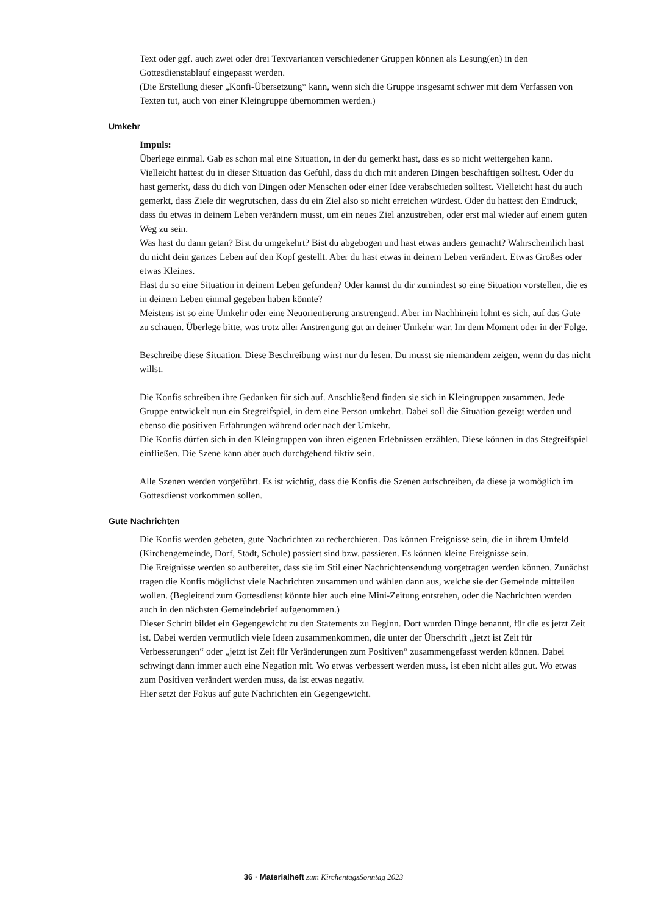Text oder ggf. auch zwei oder drei Textvarianten verschiedener Gruppen können als Lesung(en) in den Gottesdienstablauf eingepasst werden.
(Die Erstellung dieser „Konfi-Übersetzung“ kann, wenn sich die Gruppe insgesamt schwer mit dem Verfassen von Texten tut, auch von einer Kleingruppe übernommen werden.)
Umkehr
Impuls:
Überlege einmal. Gab es schon mal eine Situation, in der du gemerkt hast, dass es so nicht weitergehen kann. Vielleicht hattest du in dieser Situation das Gefühl, dass du dich mit anderen Dingen beschäftigen solltest. Oder du hast gemerkt, dass du dich von Dingen oder Menschen oder einer Idee verabschieden solltest. Vielleicht hast du auch gemerkt, dass Ziele dir wegrutschen, dass du ein Ziel also so nicht erreichen würdest. Oder du hattest den Eindruck, dass du etwas in deinem Leben verändern musst, um ein neues Ziel anzustreben, oder erst mal wieder auf einem guten Weg zu sein.
Was hast du dann getan? Bist du umgekehrt? Bist du abgebogen und hast etwas anders gemacht? Wahrscheinlich hast du nicht dein ganzes Leben auf den Kopf gestellt. Aber du hast etwas in deinem Leben verändert. Etwas Großes oder etwas Kleines.
Hast du so eine Situation in deinem Leben gefunden? Oder kannst du dir zumindest so eine Situation vorstellen, die es in deinem Leben einmal gegeben haben könnte?
Meistens ist so eine Umkehr oder eine Neuorientierung anstrengend. Aber im Nachhinein lohnt es sich, auf das Gute zu schauen. Überlege bitte, was trotz aller Anstrengung gut an deiner Umkehr war. Im dem Moment oder in der Folge.
Beschreibe diese Situation. Diese Beschreibung wirst nur du lesen. Du musst sie niemandem zeigen, wenn du das nicht willst.
Die Konfis schreiben ihre Gedanken für sich auf. Anschließend finden sie sich in Kleingruppen zusammen. Jede Gruppe entwickelt nun ein Stegreifspiel, in dem eine Person umkehrt. Dabei soll die Situation gezeigt werden und ebenso die positiven Erfahrungen während oder nach der Umkehr.
Die Konfis dürfen sich in den Kleingruppen von ihren eigenen Erlebnissen erzählen. Diese können in das Stegreifspiel einfließen. Die Szene kann aber auch durchgehend fiktiv sein.
Alle Szenen werden vorgeführt. Es ist wichtig, dass die Konfis die Szenen aufschreiben, da diese ja womöglich im Gottesdienst vorkommen sollen.
Gute Nachrichten
Die Konfis werden gebeten, gute Nachrichten zu recherchieren. Das können Ereignisse sein, die in ihrem Umfeld (Kirchengemeinde, Dorf, Stadt, Schule) passiert sind bzw. passieren. Es können kleine Ereignisse sein.
Die Ereignisse werden so aufbereitet, dass sie im Stil einer Nachrichtensendung vorgetragen werden können. Zunächst tragen die Konfis möglichst viele Nachrichten zusammen und wählen dann aus, welche sie der Gemeinde mitteilen wollen. (Begleitend zum Gottesdienst könnte hier auch eine Mini-Zeitung entstehen, oder die Nachrichten werden auch in den nächsten Gemeindebrief aufgenommen.)
Dieser Schritt bildet ein Gegengewicht zu den Statements zu Beginn. Dort wurden Dinge benannt, für die es jetzt Zeit ist. Dabei werden vermutlich viele Ideen zusammenkommen, die unter der Überschrift „jetzt ist Zeit für Verbesserungen“ oder „jetzt ist Zeit für Veränderungen zum Positiven“ zusammengefasst werden können. Dabei schwingt dann immer auch eine Negation mit. Wo etwas verbessert werden muss, ist eben nicht alles gut. Wo etwas zum Positiven verändert werden muss, da ist etwas negativ.
Hier setzt der Fokus auf gute Nachrichten ein Gegengewicht.
36 · Materialheft zum KirchentagsSonntag 2023